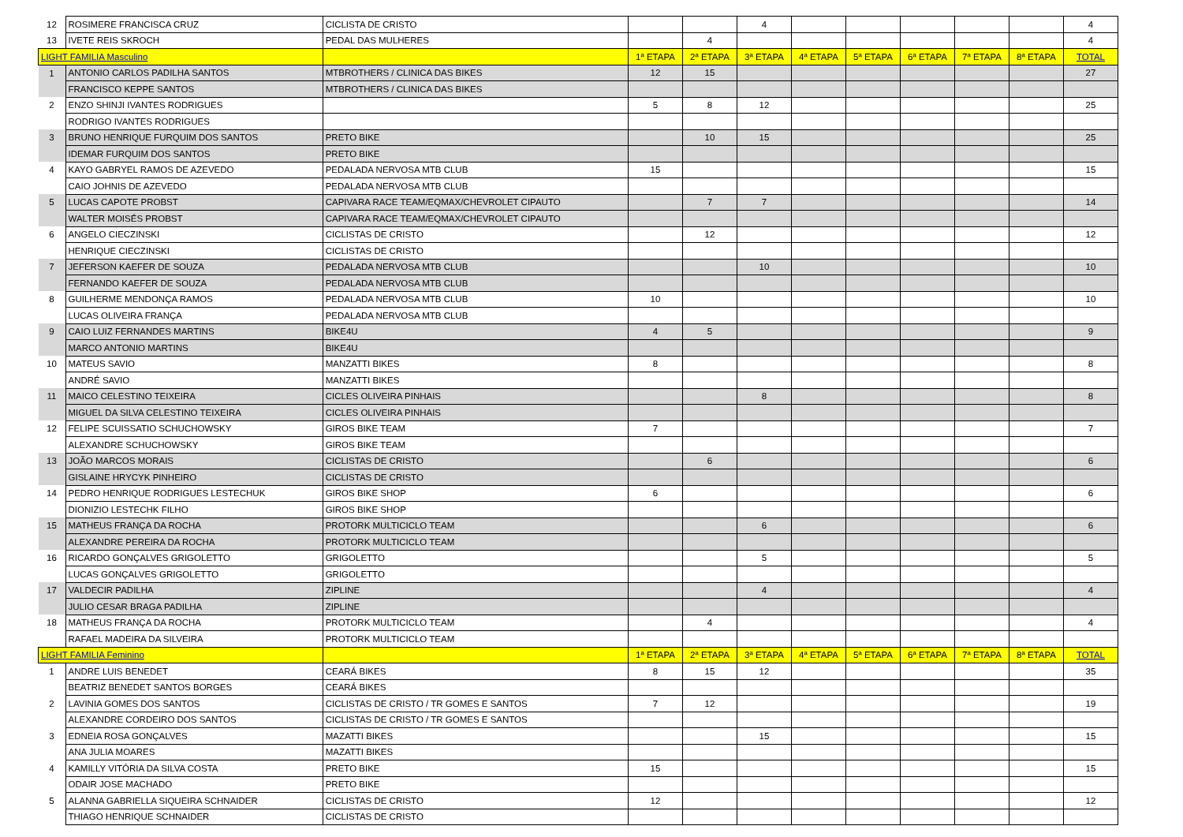| 12 | ROSIMERE FRANCISCA CRUZ | CICLISTA DE CRISTO | | | 4 | | | | | | 4 |
| 13 | IVETE REIS SKROCH | PEDAL DAS MULHERES | | 4 | | | | | | | 4 |
| LIGHT FAMILIA Masculino | | | 1ª ETAPA | 2ª ETAPA | 3ª ETAPA | 4ª ETAPA | 5ª ETAPA | 6ª ETAPA | 7ª ETAPA | 8ª ETAPA | TOTAL |
| 1 | ANTONIO CARLOS PADILHA SANTOS | MTBROTHERS / CLINICA DAS BIKES | 12 | 15 | | | | | | | 27 |
| | FRANCISCO KEPPE SANTOS | MTBROTHERS / CLINICA DAS BIKES | | | | | | | | | |
| 2 | ENZO SHINJI IVANTES RODRIGUES | | 5 | 8 | 12 | | | | | | 25 |
| | RODRIGO IVANTES RODRIGUES | | | | | | | | | | |
| 3 | BRUNO HENRIQUE FURQUIM DOS SANTOS | PRETO BIKE | | 10 | 15 | | | | | | 25 |
| | IDEMAR FURQUIM DOS SANTOS | PRETO BIKE | | | | | | | | | |
| 4 | KAYO GABRYEL RAMOS DE AZEVEDO | PEDALADA NERVOSA MTB CLUB | 15 | | | | | | | | 15 |
| | CAIO JOHNIS DE AZEVEDO | PEDALADA NERVOSA MTB CLUB | | | | | | | | | |
| 5 | LUCAS CAPOTE PROBST | CAPIVARA RACE TEAM/EQMAX/CHEVROLET CIPAUTO | | 7 | 7 | | | | | | 14 |
| | WALTER MOISÉS PROBST | CAPIVARA RACE TEAM/EQMAX/CHEVROLET CIPAUTO | | | | | | | | | |
| 6 | ANGELO CIECZINSKI | CICLISTAS DE CRISTO | | 12 | | | | | | | 12 |
| | HENRIQUE CIECZINSKI | CICLISTAS DE CRISTO | | | | | | | | | |
| 7 | JEFERSON KAEFER DE SOUZA | PEDALADA NERVOSA MTB CLUB | | | 10 | | | | | | 10 |
| | FERNANDO KAEFER DE SOUZA | PEDALADA NERVOSA MTB CLUB | | | | | | | | | |
| 8 | GUILHERME MENDONÇA RAMOS | PEDALADA NERVOSA MTB CLUB | 10 | | | | | | | | 10 |
| | LUCAS OLIVEIRA FRANÇA | PEDALADA NERVOSA MTB CLUB | | | | | | | | | |
| 9 | CAIO LUIZ FERNANDES MARTINS | BIKE4U | 4 | 5 | | | | | | | 9 |
| | MARCO ANTONIO MARTINS | BIKE4U | | | | | | | | | |
| 10 | MATEUS SAVIO | MANZATTI BIKES | 8 | | | | | | | | 8 |
| | ANDRÉ SAVIO | MANZATTI BIKES | | | | | | | | | |
| 11 | MAICO CELESTINO TEIXEIRA | CICLES OLIVEIRA PINHAIS | | | 8 | | | | | | 8 |
| | MIGUEL DA SILVA CELESTINO TEIXEIRA | CICLES OLIVEIRA PINHAIS | | | | | | | | | |
| 12 | FELIPE SCUISSATIO SCHUCHOWSKY | GIROS BIKE TEAM | 7 | | | | | | | | 7 |
| | ALEXANDRE SCHUCHOWSKY | GIROS BIKE TEAM | | | | | | | | | |
| 13 | JOÃO MARCOS MORAIS | CICLISTAS DE CRISTO | | 6 | | | | | | | 6 |
| | GISLAINE HRYCYK PINHEIRO | CICLISTAS DE CRISTO | | | | | | | | | |
| 14 | PEDRO HENRIQUE RODRIGUES LESTECHUK | GIROS BIKE SHOP | 6 | | | | | | | | 6 |
| | DIONIZIO LESTECHK FILHO | GIROS BIKE SHOP | | | | | | | | | |
| 15 | MATHEUS FRANÇA DA ROCHA | PROTORK MULTICICLO TEAM | | | 6 | | | | | | 6 |
| | ALEXANDRE PEREIRA DA ROCHA | PROTORK MULTICICLO TEAM | | | | | | | | | |
| 16 | RICARDO GONÇALVES GRIGOLETTO | GRIGOLETTO | | | 5 | | | | | | 5 |
| | LUCAS GONÇALVES GRIGOLETTO | GRIGOLETTO | | | | | | | | | |
| 17 | VALDECIR PADILHA | ZIPLINE | | | 4 | | | | | | 4 |
| | JULIO CESAR BRAGA PADILHA | ZIPLINE | | | | | | | | | |
| 18 | MATHEUS FRANÇA DA ROCHA | PROTORK MULTICICLO TEAM | | 4 | | | | | | | 4 |
| | RAFAEL MADEIRA DA SILVEIRA | PROTORK MULTICICLO TEAM | | | | | | | | | |
| LIGHT FAMILIA Feminino | | | 1ª ETAPA | 2ª ETAPA | 3ª ETAPA | 4ª ETAPA | 5ª ETAPA | 6ª ETAPA | 7ª ETAPA | 8ª ETAPA | TOTAL |
| 1 | ANDRE LUIS BENEDET | CEARÁ BIKES | 8 | 15 | 12 | | | | | | 35 |
| | BEATRIZ BENEDET SANTOS BORGES | CEARÁ BIKES | | | | | | | | | |
| 2 | LAVINIA GOMES DOS SANTOS | CICLISTAS DE CRISTO / TR GOMES E SANTOS | 7 | 12 | | | | | | | 19 |
| | ALEXANDRE CORDEIRO DOS SANTOS | CICLISTAS DE CRISTO / TR GOMES E SANTOS | | | | | | | | | |
| 3 | EDNEIA ROSA GONÇALVES | MAZATTI BIKES | | | 15 | | | | | | 15 |
| | ANA JULIA MOARES | MAZATTI BIKES | | | | | | | | | |
| 4 | KAMILLY VITÓRIA DA SILVA COSTA | PRETO BIKE | 15 | | | | | | | | 15 |
| | ODAIR JOSE MACHADO | PRETO BIKE | | | | | | | | | |
| 5 | ALANNA GABRIELLA SIQUEIRA SCHNAIDER | CICLISTAS DE CRISTO | 12 | | | | | | | | 12 |
| | THIAGO HENRIQUE SCHNAIDER | CICLISTAS DE CRISTO | | | | | | | | | |